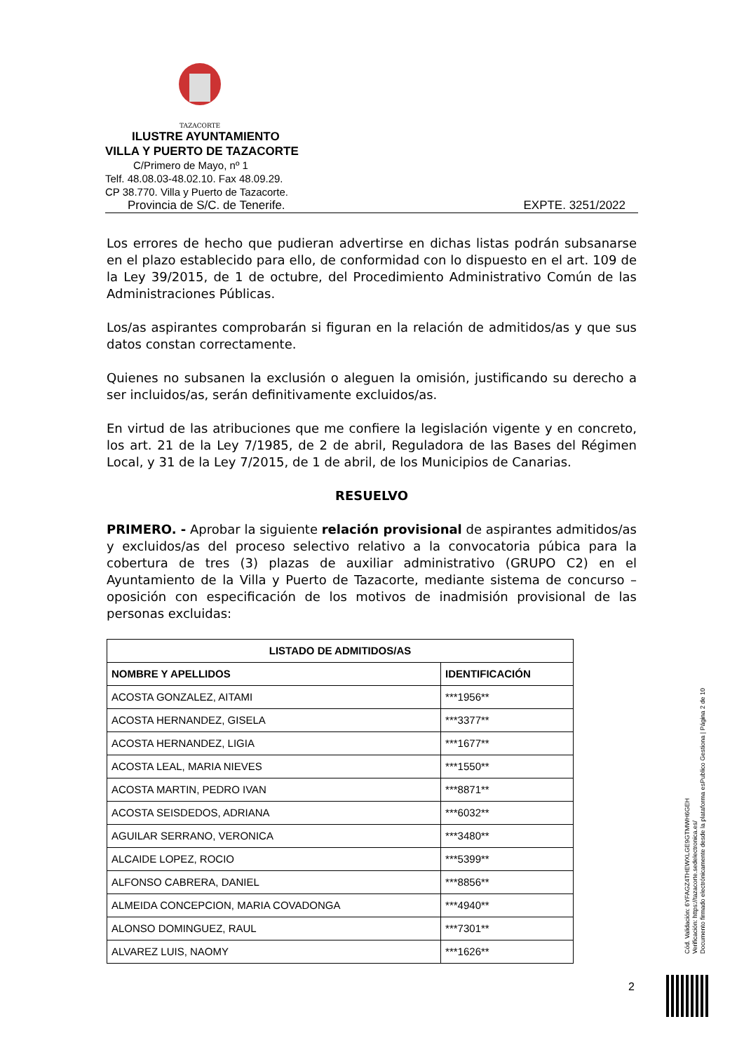TAZACORTE
ILUSTRE AYUNTAMIENTO
VILLA Y PUERTO DE TAZACORTE
C/Primero de Mayo, nº 1
Telf. 48.08.03-48.02.10. Fax 48.09.29.
CP 38.770. Villa y Puerto de Tazacorte.
Provincia de S/C. de Tenerife. EXPTE. 3251/2022
Los errores de hecho que pudieran advertirse en dichas listas podrán subsanarse en el plazo establecido para ello, de conformidad con lo dispuesto en el art. 109 de la Ley 39/2015, de 1 de octubre, del Procedimiento Administrativo Común de las Administraciones Públicas.
Los/as aspirantes comprobarán si figuran en la relación de admitidos/as y que sus datos constan correctamente.
Quienes no subsanen la exclusión o aleguen la omisión, justificando su derecho a ser incluidos/as, serán definitivamente excluidos/as.
En virtud de las atribuciones que me confiere la legislación vigente y en concreto, los art. 21 de la Ley 7/1985, de 2 de abril, Reguladora de las Bases del Régimen Local, y 31 de la Ley 7/2015, de 1 de abril, de los Municipios de Canarias.
RESUELVO
PRIMERO. - Aprobar la siguiente relación provisional de aspirantes admitidos/as y excluidos/as del proceso selectivo relativo a la convocatoria púbica para la cobertura de tres (3) plazas de auxiliar administrativo (GRUPO C2) en el Ayuntamiento de la Villa y Puerto de Tazacorte, mediante sistema de concurso – oposición con especificación de los motivos de inadmisión provisional de las personas excluidas:
| LISTADO DE ADMITIDOS/AS | |
| --- | --- |
| NOMBRE Y APELLIDOS | IDENTIFICACIÓN |
| ACOSTA GONZALEZ, AITAMI | ***1956** |
| ACOSTA HERNANDEZ, GISELA | ***3377** |
| ACOSTA HERNANDEZ, LIGIA | ***1677** |
| ACOSTA LEAL, MARIA NIEVES | ***1550** |
| ACOSTA MARTIN, PEDRO IVAN | ***8871** |
| ACOSTA SEISDEDOS, ADRIANA | ***6032** |
| AGUILAR SERRANO, VERONICA | ***3480** |
| ALCAIDE LOPEZ, ROCIO | ***5399** |
| ALFONSO CABRERA, DANIEL | ***8856** |
| ALMEIDA CONCEPCION, MARIA COVADONGA | ***4940** |
| ALONSO DOMINGUEZ, RAUL | ***7301** |
| ALVAREZ LUIS, NAOMY | ***1626** |
2
Cód. Validación: 6YFAGZ4THEWXLGE9GTMWH6GEH
Verificación: https://tazacorte.sedelectronica.es/
Documento firmado electrónicamente desde la plataforma esPublico Gestiona | Página 2 de 10